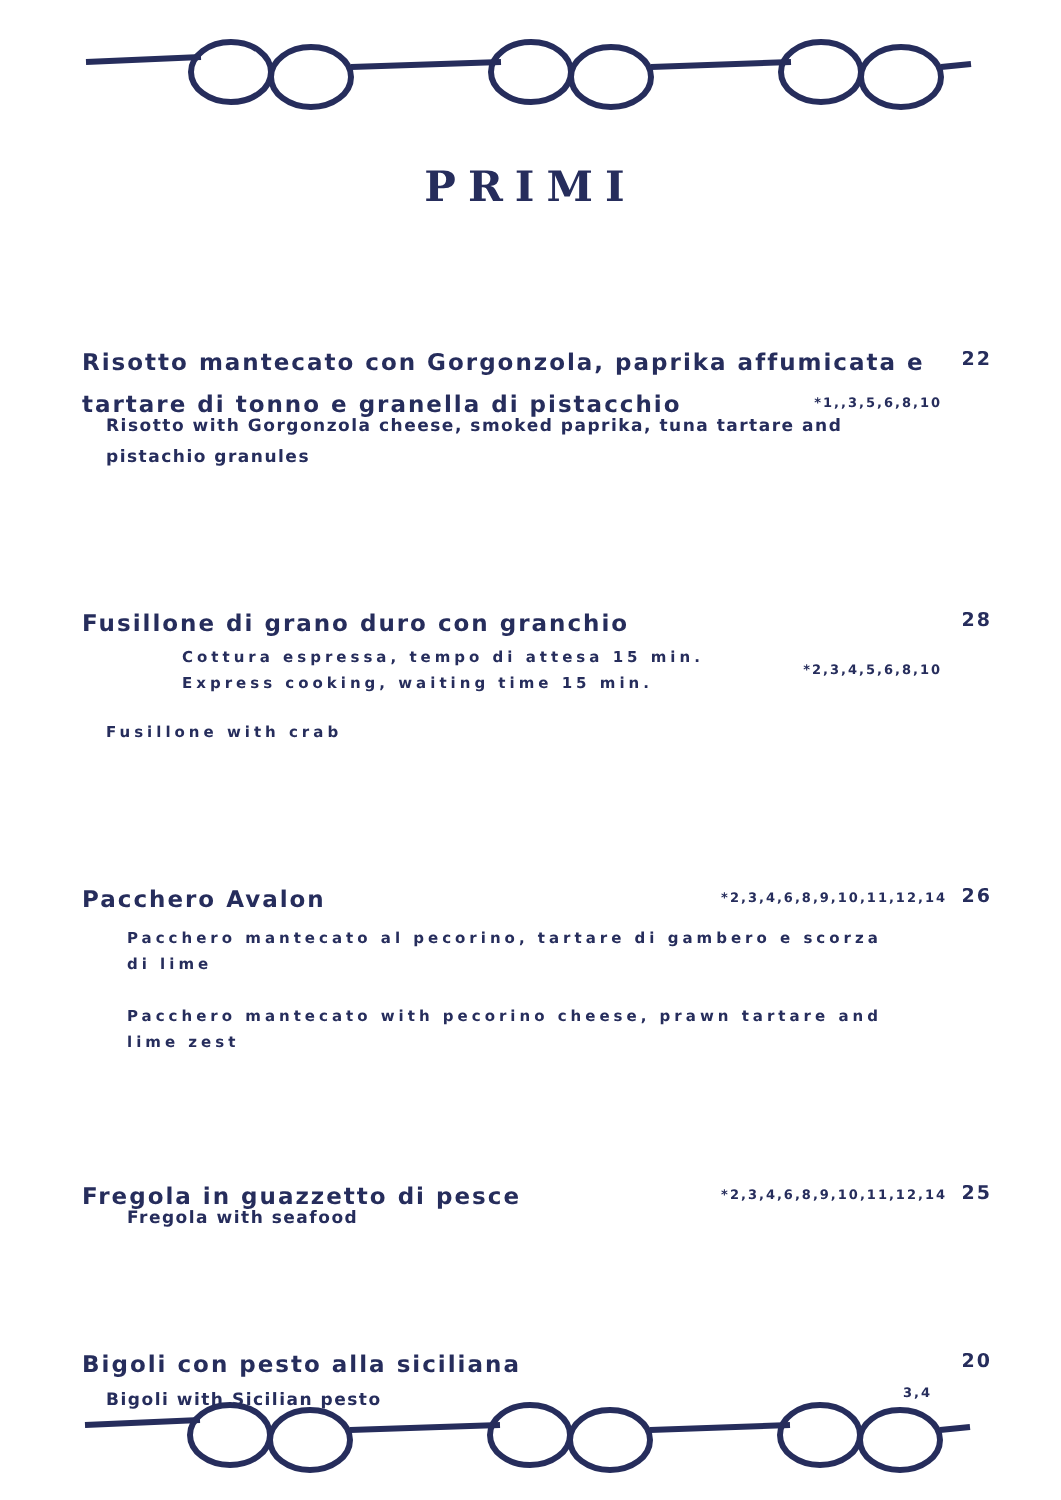PRIMI
Risotto mantecato con Gorgonzola, paprika affumicata e tartare di tonno e granella di pistacchio
22
*1,,3,5,6,8,10
Risotto with Gorgonzola cheese, smoked paprika, tuna tartare and
pistachio granules
Fusillone di grano duro con granchio
28
Cottura espressa, tempo di attesa 15 min.
Express cooking, waiting time 15 min.
*2,3,4,5,6,8,10
Fusillone with crab
Pacchero Avalon
26
*2,3,4,6,8,9,10,11,12,14
Pacchero mantecato al pecorino, tartare di gambero e scorza di lime
Pacchero mantecato with pecorino cheese, prawn tartare and lime zest
Fregola in guazzetto di pesce
25
*2,3,4,6,8,9,10,11,12,14
Fregola with seafood
Bigoli con pesto alla siciliana
20
3,4
Bigoli with Sicilian pesto